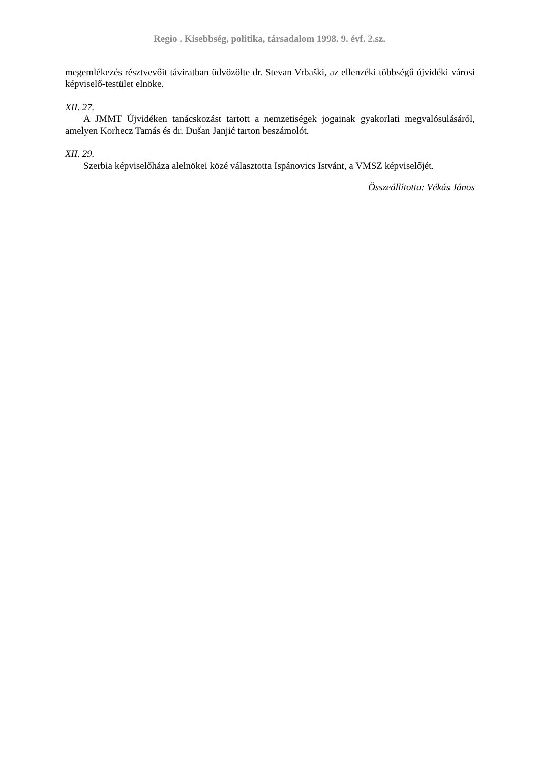Regio . Kisebbség, politika, társadalom 1998. 9. évf. 2.sz.
megemlékezés résztvevőit táviratban üdvözölte dr. Stevan Vrbaški, az ellenzéki többségű újvidéki városi képviselő-testület elnöke.
XII. 27.
A JMMT Újvidéken tanácskozást tartott a nemzetiségek jogainak gyakorlati megvalósulásáról, amelyen Korhecz Tamás és dr. Dušan Janjić tarton beszámolót.
XII. 29.
Szerbia képviselőháza alelnökei közé választotta Ispánovics Istvánt, a VMSZ képviselőjét.
Összeállította: Vékás János